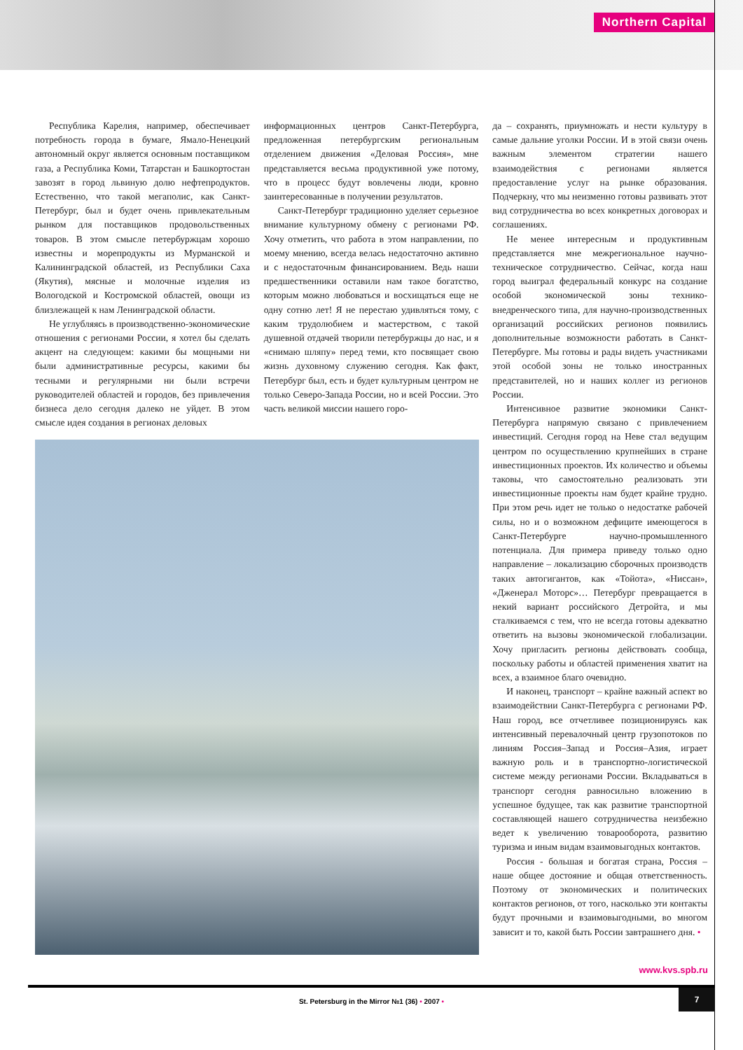Northern Capital
Республика Карелия, например, обеспечивает потребность города в бумаге, Ямало-Ненецкий автономный округ является основным поставщиком газа, а Республика Коми, Татарстан и Башкортостан завозят в город львиную долю нефтепродуктов. Естественно, что такой мегаполис, как Санкт-Петербург, был и будет очень привлекательным рынком для поставщиков продовольственных товаров. В этом смысле петербуржцам хорошо известны и морепродукты из Мурманской и Калининградской областей, из Республики Саха (Якутия), мясные и молочные изделия из Вологодской и Костромской областей, овощи из близлежащей к нам Ленинградской области.
Не углубляясь в производственно-экономические отношения с регионами России, я хотел бы сделать акцент на следующем: какими бы мощными ни были административные ресурсы, какими бы тесными и регулярными ни были встречи руководителей областей и городов, без привлечения бизнеса дело сегодня далеко не уйдет. В этом смысле идея создания в регионах деловых
информационных центров Санкт-Петербурга, предложенная петербургским региональным отделением движения «Деловая Россия», мне представляется весьма продуктивной уже потому, что в процесс будут вовлечены люди, кровно заинтересованные в получении результатов.
Санкт-Петербург традиционно уделяет серьезное внимание культурному обмену с регионами РФ. Хочу отметить, что работа в этом направлении, по моему мнению, всегда велась недостаточно активно и с недостаточным финансированием. Ведь наши предшественники оставили нам такое богатство, которым можно любоваться и восхищаться еще не одну сотню лет! Я не перестаю удивляться тому, с каким трудолюбием и мастерством, с такой душевной отдачей творили петербуржцы до нас, и я «снимаю шляпу» перед теми, кто посвящает свою жизнь духовному служению сегодня. Как факт, Петербург был, есть и будет культурным центром не только Северо-Запада России, но и всей России. Это часть великой миссии нашего горо-
да – сохранять, приумножать и нести культуру в самые дальние уголки России. И в этой связи очень важным элементом стратегии нашего взаимодействия с регионами является предоставление услуг на рынке образования. Подчеркну, что мы неизменно готовы развивать этот вид сотрудничества во всех конкретных договорах и соглашениях.
Не менее интересным и продуктивным представляется мне межрегиональное научно-техническое сотрудничество. Сейчас, когда наш город выиграл федеральный конкурс на создание особой экономической зоны технико-внедренческого типа, для научно-производственных организаций российских регионов появились дополнительные возможности работать в Санкт-Петербурге. Мы готовы и рады видеть участниками этой особой зоны не только иностранных представителей, но и наших коллег из регионов России.
Интенсивное развитие экономики Санкт-Петербурга напрямую связано с привлечением инвестиций. Сегодня город на Неве стал ведущим центром по осуществлению крупнейших в стране инвестиционных проектов. Их количество и объемы таковы, что самостоятельно реализовать эти инвестиционные проекты нам будет крайне трудно. При этом речь идет не только о недостатке рабочей силы, но и о возможном дефиците имеющегося в Санкт-Петербурге научно-промышленного потенциала. Для примера приведу только одно направление – локализацию сборочных производств таких автогигантов, как «Тойота», «Ниссан», «Дженерал Моторс»… Петербург превращается в некий вариант российского Детройта, и мы сталкиваемся с тем, что не всегда готовы адекватно ответить на вызовы экономической глобализации. Хочу пригласить регионы действовать сообща, поскольку работы и областей применения хватит на всех, а взаимное благо очевидно.
И наконец, транспорт – крайне важный аспект во взаимодействии Санкт-Петербурга с регионами РФ. Наш город, все отчетливее позиционируясь как интенсивный перевалочный центр грузопотоков по линиям Россия–Запад и Россия–Азия, играет важную роль и в транспортно-логистической системе между регионами России. Вкладываться в транспорт сегодня равносильно вложению в успешное будущее, так как развитие транспортной составляющей нашего сотрудничества неизбежно ведет к увеличению товарооборота, развитию туризма и иным видам взаимовыгодных контактов.
Россия - большая и богатая страна, Россия – наше общее достояние и общая ответственность. Поэтому от экономических и политических контактов регионов, от того, насколько эти контакты будут прочными и взаимовыгодными, во многом зависит и то, какой быть России завтрашнего дня. •
www.kvs.spb.ru
St. Petersburg in the Mirror №1 (36) • 2007 •
7